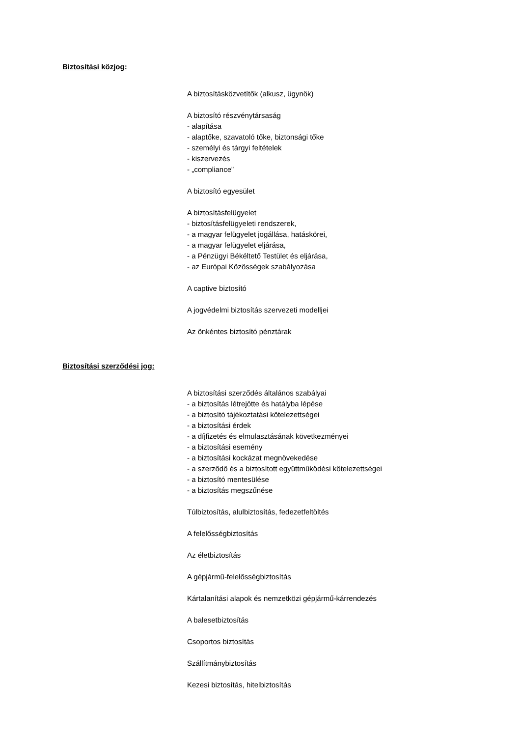Biztosítási közjog:
A biztosításközvetítők (alkusz, ügynök)
A biztosító részvénytársaság
- alapítása
- alaptőke, szavatoló tőke, biztonsági tőke
- személyi és tárgyi feltételek
- kiszervezés
- „compliance”
A biztosító egyesület
A biztosításfelügyelet
- biztosításfelügyeleti rendszerek,
- a magyar felügyelet jogállása, hatáskörei,
- a magyar felügyelet eljárása,
- a Pénzügyi Békéltető Testület és eljárása,
- az Európai Közösségek szabályozása
A captive biztosító
A jogvédelmi biztosítás szervezeti modelljei
Az önkéntes biztosító pénztárak
Biztosítási szerződési jog:
A biztosítási szerződés általános szabályai
- a biztosítás létrejötte és hatályba lépése
- a biztosító tájékoztatási kötelezettségei
- a biztosítási érdek
- a díjfizetés és elmulasztásának következményei
- a biztosítási esemény
- a biztosítási kockázat megnövekedése
- a szerződő és a biztosított együttműködési kötelezettségei
- a biztosító mentesülése
- a biztosítás megszűnése
Túlbiztosítás, alulbiztosítás, fedezetfeltöltés
A felelősségbiztosítás
Az életbiztosítás
A gépjármű-felelősségbiztosítás
Kártalanítási alapok és nemzetközi gépjármű-kárrendezés
A balesetbiztosítás
Csoportos biztosítás
Szállítmánybiztosítás
Kezesi biztosítás, hitelbiztosítás